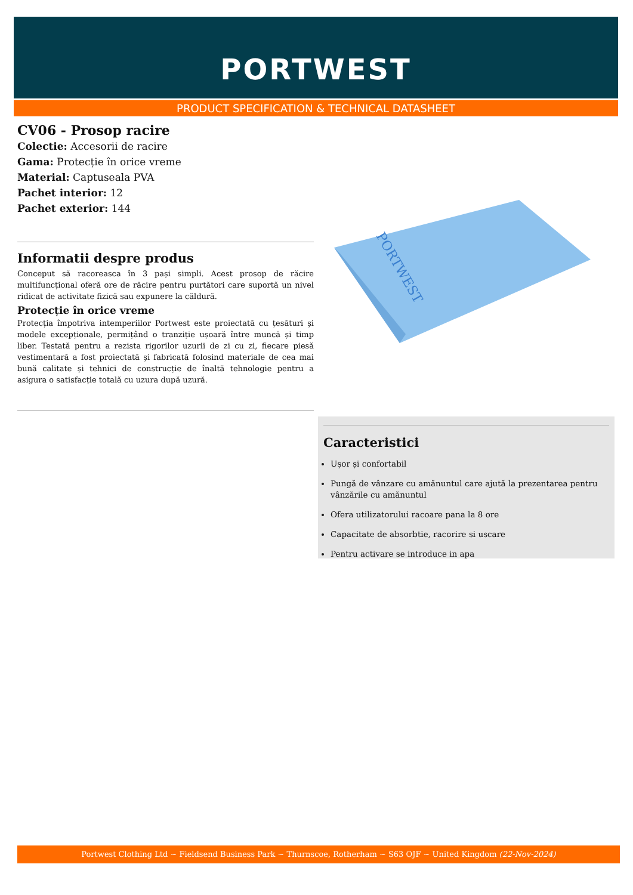PORTWEST
PRODUCT SPECIFICATION & TECHNICAL DATASHEET
CV06 - Prosop racire
Colectie: Accesorii de racire
Gama: Protecție în orice vreme
Material: Captuseala PVA
Pachet interior: 12
Pachet exterior: 144
Informatii despre produs
Conceput să racoreasca în 3 pași simpli. Acest prosop de răcire multifuncțional oferă ore de răcire pentru purtători care suportă un nivel ridicat de activitate fizică sau expunere la căldură.
Protecție în orice vreme
Protecția împotriva intemperiilor Portwest este proiectată cu țesături și modele excepționale, permițând o tranziție ușoară între muncă și timp liber. Testată pentru a rezista rigorilor uzurii de zi cu zi, fiecare piesă vestimentară a fost proiectată și fabricată folosind materiale de cea mai bună calitate și tehnici de construcție de înaltă tehnologie pentru a asigura o satisfacție totală cu uzura după uzură.
PORTWEST
Caracteristici
Ușor și confortabil
Pungă de vânzare cu amănuntul care ajută la prezentarea pentru vânzările cu amănuntul
Ofera utilizatorului racoare pana la 8 ore
Capacitate de absorbtie, racorire si uscare
Pentru activare se introduce in apa
Portwest Clothing Ltd ~ Fieldsend Business Park ~ Thurnscoe, Rotherham ~ S63 OJF ~ United Kingdom (22-Nov-2024)